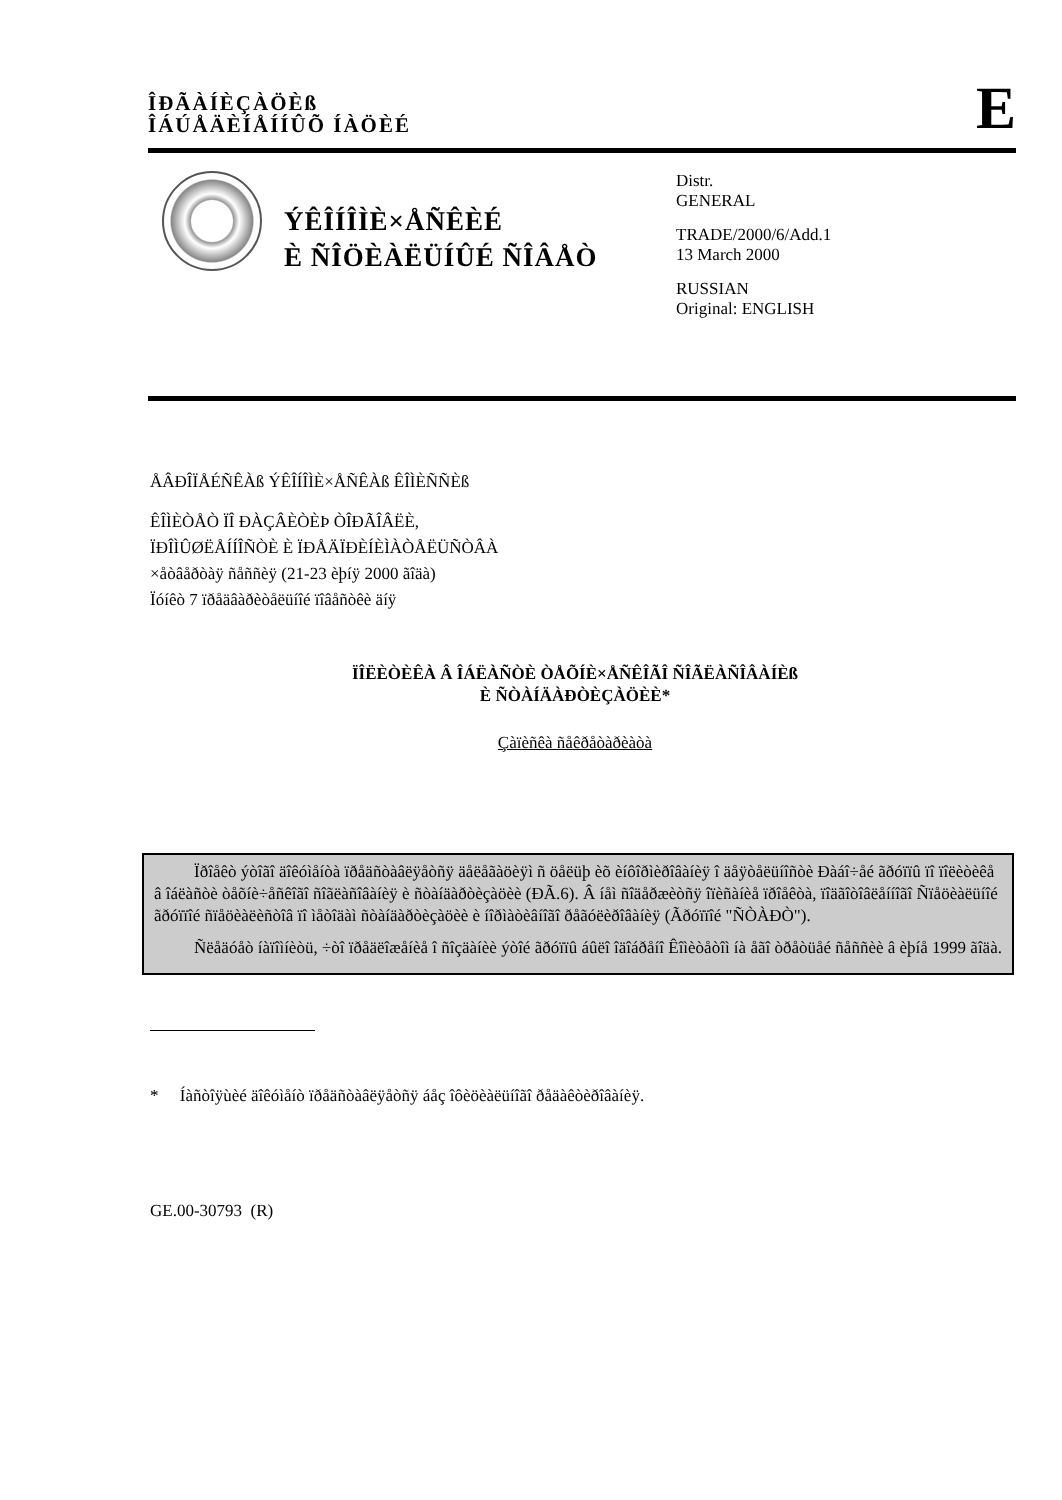ÎÐÃÀÍÈÇÀÖÈß
ÎÁÚÅÄÈÍÅÍÍÛÕ ÍÀÖÈÉ
E
ÝÊÎÍÎÌÈ×ÅÑÊÈÉ
È ÑÎÖÈÀËÜÍÛÉ ÑÎÂÅÒ
Distr.
GENERAL
TRADE/2000/6/Add.1
13 March 2000
RUSSIAN
Original: ENGLISH
ÅÂÐÎÏÅÉÑÊÀß ÝÊÎÍÎÌÈ×ÅÑÊÀß ÊÎÌÈÑÑÈß
ÊÎÌÈÒÅÒ ÏÎ ÐÀÇÂÈÒÈÞ ÒÎÐÃÎÂËÈ,
ÏÐÎÌÛØËÅÍÍÎÑÒÈ È ÏÐÅÄÏÐÈÍÈÌÀÒÅËÜÑÒÂÀ
×åòâåðòàÿ ñåññèÿ (21-23 èþíÿ 2000 ãîäà)
Ïóíêò 7 ïðåäâàðèòåëüíîé ïîâåñòêè äíÿ
ÏÎËÈÒÈÊÀ Â ÎÁËÀÑÒÈ ÒÅÕÍÈ×ÅÑÊÎÃÎ ÑÎÃËÀÑÎÂÀÍÈß
È ÑÒÀÍÄÀÐÒÈÇÀÖÈÈ*
Çàïèñêà ñåêðåòàðèàòà
Ïðîåêò ýòîãî äîêóìåíòà ïðåäñòàâëÿåòñÿ äåëåãàöèÿì ñ öåëüþ èõ èíôîðìèðîâàíèÿ î äåÿòåëüíîñòè Ðàáî÷åé ãðóïïû ïî ïîëèòèêå â îáëàñòè òåõíè÷åñêîãî ñîãëàñîâàíèÿ è ñòàíäàðòèçàöèè (ÐÃ.6). Â íåì ñîäåðæèòñÿ îïèñàíèå ïðîåêòà, ïîäãîòîâëåííîãî Ñïåöèàëüíîé ãðóïïîé ñïåöèàëèñòîâ ïî ìåòîäàì ñòàíäàðòèçàöèè è íîðìàòèâíîãî ðåãóëèðîâàíèÿ (Ãðóïïîé "ÑÒÀÐÒ").
Ñëåäóåò íàïîìíèòü, ÷òî ïðåäëîæåíèå î ñîçäàíèè ýòîé ãðóïïû áûëî îäîáðåíî Êîìèòåòîì íà åãî òðåòüåé ñåññèè â èþíå 1999 ãîäà.
* Íàñòîÿùèé äîêóìåíò ïðåäñòàâëÿåòñÿ áåç îôèöèàëüíîãî ðåäàêòèðîâàíèÿ.
GE.00-30793 (R)